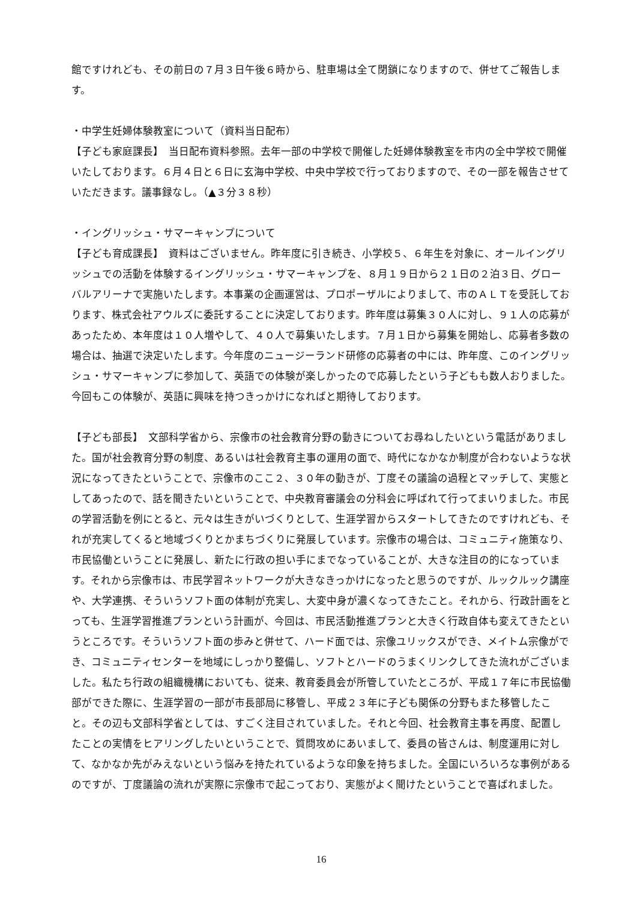館ですけれども、その前日の７月３日午後６時から、駐車場は全て閉鎖になりますので、併せてご報告します。
・中学生妊婦体験教室について（資料当日配布）
【子ども家庭課長】　当日配布資料参照。去年一部の中学校で開催した妊婦体験教室を市内の全中学校で開催いたしております。６月４日と６日に玄海中学校、中央中学校で行っておりますので、その一部を報告させていただきます。議事録なし。（▲３分３８秒）
・イングリッシュ・サマーキャンプについて
【子ども育成課長】　資料はございません。昨年度に引き続き、小学校５、６年生を対象に、オールイングリッシュでの活動を体験するイングリッシュ・サマーキャンプを、８月１９日から２１日の２泊３日、グローバルアリーナで実施いたします。本事業の企画運営は、プロポーザルによりまして、市のＡＬＴを受託しております、株式会社アウルズに委託することに決定しております。昨年度は募集３０人に対し、９１人の応募があったため、本年度は１０人増やして、４０人で募集いたします。７月１日から募集を開始し、応募者多数の場合は、抽選で決定いたします。今年度のニュージーランド研修の応募者の中には、昨年度、このイングリッシュ・サマーキャンプに参加して、英語での体験が楽しかったので応募したという子どもも数人おりました。今回もこの体験が、英語に興味を持つきっかけになればと期待しております。
【子ども部長】　文部科学省から、宗像市の社会教育分野の動きについてお尋ねしたいという電話がありました。国が社会教育分野の制度、あるいは社会教育主事の運用の面で、時代になかなか制度が合わないような状況になってきたということで、宗像市のここ２、３０年の動きが、丁度その議論の過程とマッチして、実態としてあったので、話を聞きたいということで、中央教育審議会の分科会に呼ばれて行ってまいりました。市民の学習活動を例にとると、元々は生きがいづくりとして、生涯学習からスタートしてきたのですけれども、それが充実してくると地域づくりとかまちづくりに発展しています。宗像市の場合は、コミュニティ施策なり、市民協働ということに発展し、新たに行政の担い手にまでなっていることが、大きな注目の的になっています。それから宗像市は、市民学習ネットワークが大きなきっかけになったと思うのですが、ルックルック講座や、大学連携、そういうソフト面の体制が充実し、大変中身が濃くなってきたこと。それから、行政計画をとっても、生涯学習推進プランという計画が、今回は、市民活動推進プランと大きく行政自体も変えてきたというところです。そういうソフト面の歩みと併せて、ハード面では、宗像ユリックスができ、メイトム宗像ができ、コミュニティセンターを地域にしっかり整備し、ソフトとハードのうまくリンクしてきた流れがございました。私たち行政の組織機構においても、従来、教育委員会が所管していたところが、平成１７年に市民協働部ができた際に、生涯学習の一部が市長部局に移管し、平成２３年に子ども関係の分野もまた移管したこと。その辺も文部科学省としては、すごく注目されていました。それと今回、社会教育主事を再度、配置したことの実情をヒアリングしたいということで、質問攻めにあいまして、委員の皆さんは、制度運用に対して、なかなか先がみえないという悩みを持たれているような印象を持ちました。全国にいろいろな事例があるのですが、丁度議論の流れが実際に宗像市で起こっており、実態がよく聞けたということで喜ばれました。
16